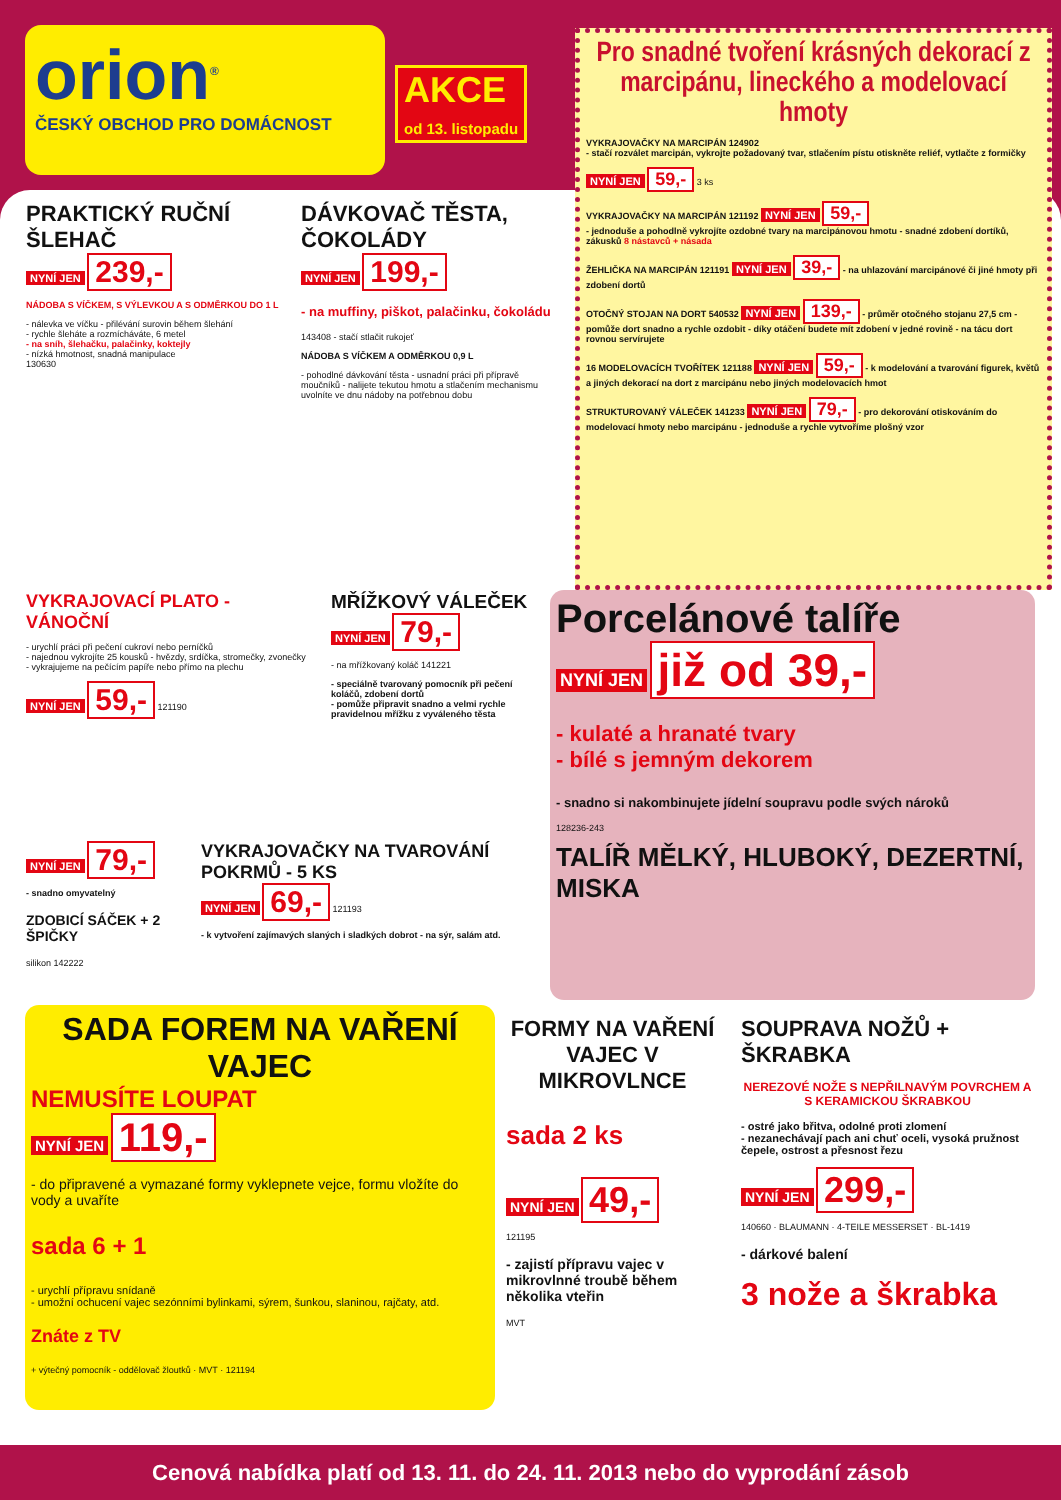orion<sup>®</sup>
ČESKÝ OBCHOD PRO DOMÁCNOST
AKCE
od 13. listopadu
Pro snadné tvoření krásných dekorací z marcipánu, lineckého a modelovací hmoty
VYKRAJOVAČKY NA MARCIPÁN 124902
- stačí rozválet marcipán, vykrojte požadovaný tvar, stlačením pístu otiskněte reliéf, vytlačte z formičky
NYNÍ JEN 59,- 3 ks
VYKRAJOVAČKY NA MARCIPÁN 121192 NYNÍ JEN 59,-
- jednoduše a pohodlně vykrojíte ozdobné tvary na marcipánovou hmotu - snadné zdobení dortíků, zákusků 8 nástavců + násada
ŽEHLIČKA NA MARCIPÁN 121191 NYNÍ JEN 39,- - na uhlazování marcipánové či jiné hmoty při zdobení dortů
OTOČNÝ STOJAN NA DORT 540532 NYNÍ JEN 139,- - průměr otočného stojanu 27,5 cm - pomůže dort snadno a rychle ozdobit - díky otáčení budete mít zdobení v jedné rovině - na tácu dort rovnou servírujete
16 MODELOVACÍCH TVOŘÍTEK 121188 NYNÍ JEN 59,- - k modelování a tvarování figurek, květů a jiných dekorací na dort z marcipánu nebo jiných modelovacích hmot
STRUKTUROVANÝ VÁLEČEK 141233 NYNÍ JEN 79,- - pro dekorování otiskováním do modelovací hmoty nebo marcipánu - jednoduše a rychle vytvoříme plošný vzor
PRAKTICKÝ RUČNÍ ŠLEHAČ
NYNÍ JEN 239,-
NÁDOBA S VÍČKEM, S VÝLEVKOU A S ODMĚRKOU DO 1 L
- nálevka ve víčku - přilévání surovin během šlehání
- rychle šleháte a rozmícháváte, 6 metel
- na sníh, šlehačku, palačinky, koktejly
- nízká hmotnost, snadná manipulace
130630
DÁVKOVAČ TĚSTA, ČOKOLÁDY
NYNÍ JEN 199,-
- na muffiny, piškot, palačinku, čokoládu
143408 - stačí stlačit rukojeť
NÁDOBA S VÍČKEM A ODMĚRKOU 0,9 L
- pohodlné dávkování těsta - usnadní práci při přípravě moučníků - nalijete tekutou hmotu a stlačením mechanismu uvolníte ve dnu nádoby na potřebnou dobu
VYKRAJOVACÍ PLATO - VÁNOČNÍ
- urychlí práci při pečení cukroví nebo perníčků
- najednou vykrojíte 25 kousků - hvězdy, srdíčka, stromečky, zvonečky
- vykrajujeme na pečícím papíře nebo přímo na plechu
NYNÍ JEN 59,- 121190
MŘÍŽKOVÝ VÁLEČEK
NYNÍ JEN 79,-
- na mřížkovaný koláč 141221
- speciálně tvarovaný pomocník při pečení koláčů, zdobení dortů
- pomůže připravit snadno a velmi rychle pravidelnou mřížku z vyváleného těsta
NYNÍ JEN 79,-
- snadno omyvatelný
ZDOBICÍ SÁČEK + 2 ŠPIČKY
silikon 142222
VYKRAJOVAČKY NA TVAROVÁNÍ POKRMŮ - 5 KS
NYNÍ JEN 69,- 121193
- k vytvoření zajímavých slaných i sladkých dobrot - na sýr, salám atd.
Porcelánové talíře
NYNÍ JEN již od 39,-
- kulaté a hranaté tvary
- bílé s jemným dekorem
- snadno si nakombinujete jídelní soupravu podle svých nároků
128236-243
TALÍŘ MĚLKÝ, HLUBOKÝ, DEZERTNÍ, MISKA
SADA FOREM NA VAŘENÍ VAJEC
NEMUSÍTE LOUPAT
NYNÍ JEN 119,-
- do připravené a vymazané formy vyklepnete vejce, formu vložíte do vody a uvaříte
sada 6 + 1
- urychlí přípravu snídaně
- umožní ochucení vajec sezónními bylinkami, sýrem, šunkou, slaninou, rajčaty, atd.
Znáte z TV
+ výtečný pomocník - oddělovač žloutků · MVT · 121194
FORMY NA VAŘENÍ VAJEC V MIKROVLNCE
sada 2 ks
NYNÍ JEN 49,-
121195
- zajistí přípravu vajec v mikrovlnné troubě během několika vteřin
MVT
SOUPRAVA NOŽŮ + ŠKRABKA
NEREZOVÉ NOŽE S NEPŘILNAVÝM POVRCHEM A S KERAMICKOU ŠKRABKOU
- ostré jako břitva, odolné proti zlomení
- nezanechávají pach ani chuť oceli, vysoká pružnost čepele, ostrost a přesnost řezu
NYNÍ JEN 299,-
140660 · BLAUMANN · 4-TEILE MESSERSET · BL-1419
- dárkové balení
3 nože a škrabka
Cenová nabídka platí od 13. 11. do 24. 11. 2013 nebo do vyprodání zásob